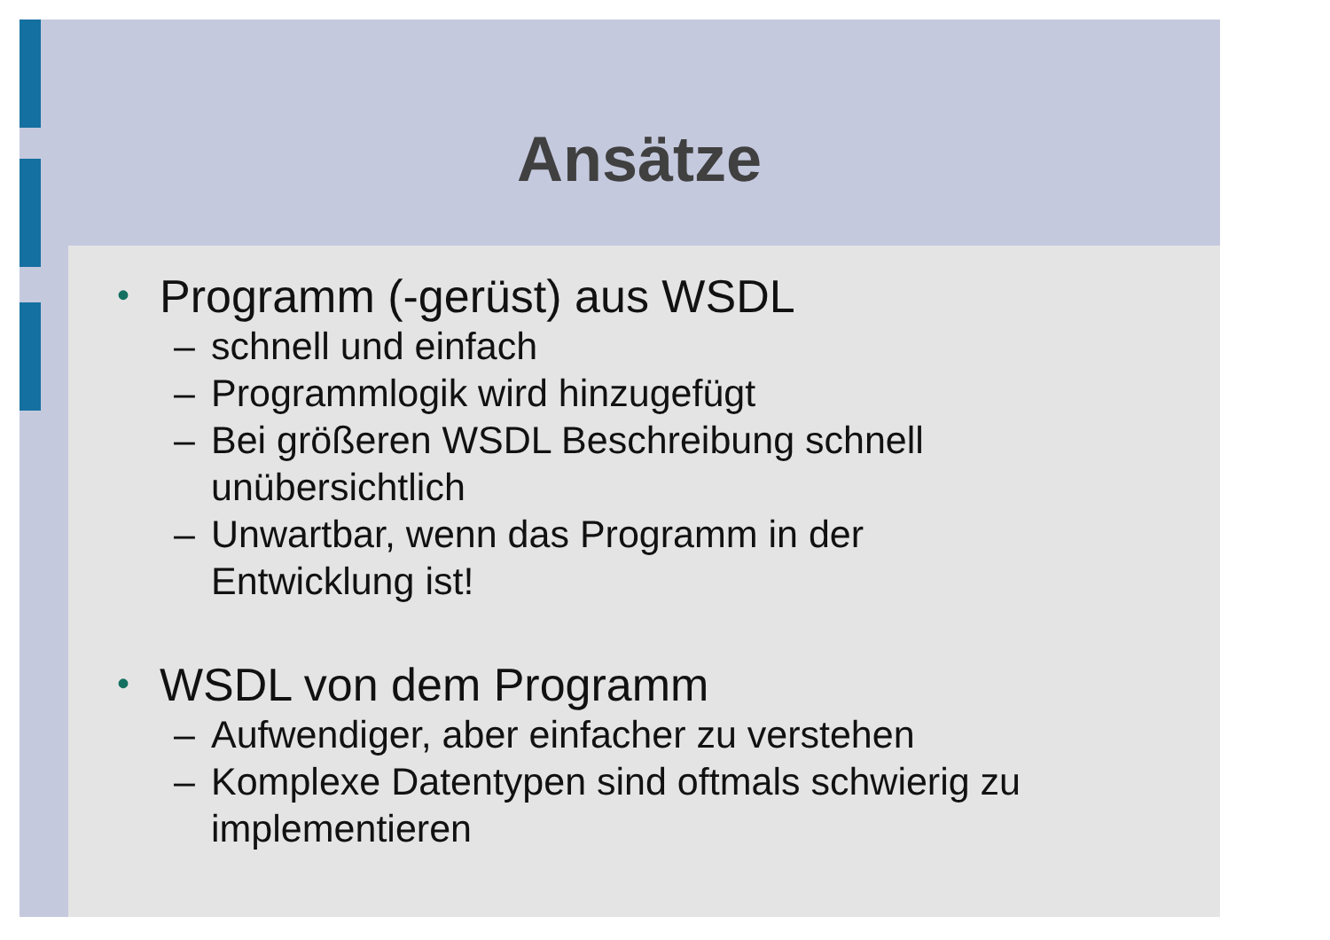Ansätze
• Programm (-gerüst) aus WSDL
– schnell und einfach
– Programmlogik wird hinzugefügt
– Bei größeren WSDL Beschreibung schnell
unübersichtlich
– Unwartbar, wenn das Programm in der
Entwicklung ist!
• WSDL von dem Programm
– Aufwendiger, aber einfacher zu verstehen
– Komplexe Datentypen sind oftmals schwierig zu
implementieren